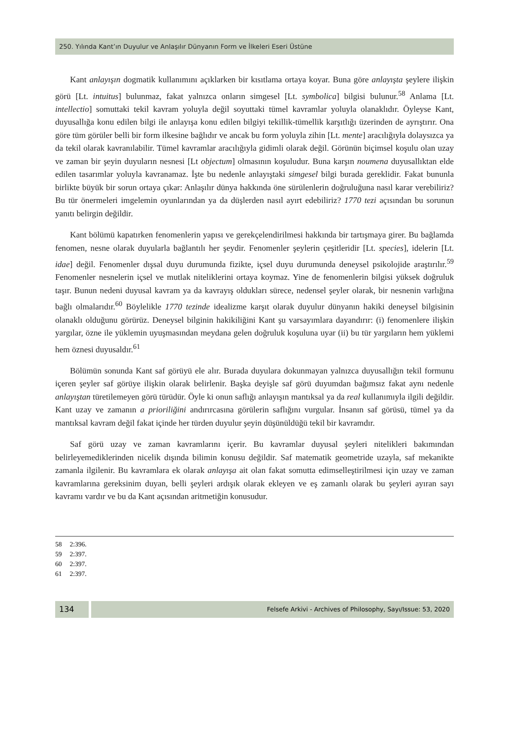250. Yılında Kant’ın Duyulur ve Anlaşılır Dünyanın Form ve İlkeleri Eseri Üstüne
Kant anlayışın dogmatik kullanımını açıklarken bir kısıtlama ortaya koyar. Buna göre anlayışta şeylere ilişkin görü [Lt. intuitus] bulunmaz, fakat yalnızca onların simgesel [Lt. symbolica] bilgisi bulunur.<sup>58</sup> Anlama [Lt. intellectio] somuttaki tekil kavram yoluyla değil soyuttaki tümel kavramlar yoluyla olanaklıdır. Öyleyse Kant, duyusallığa konu edilen bilgi ile anlayışa konu edilen bilgiyi tekillik-tümellik karşıtlığı üzerinden de ayrıştırır. Ona göre tüm görüler belli bir form ilkesine bağlıdır ve ancak bu form yoluyla zihin [Lt. mente] aracılığıyla dolaysızca ya da tekil olarak kavranılabilir. Tümel kavramlar aracılığıyla gidimli olarak değil. Görünün biçimsel koşulu olan uzay ve zaman bir şeyin duyuların nesnesi [Lt objectum] olmasının koşuludur. Buna karşın noumena duyusallıktan elde edilen tasarımlar yoluyla kavranamaz. İşte bu nedenle anlayıştaki simgesel bilgi burada gereklidir. Fakat bununla birlikte büyük bir sorun ortaya çıkar: Anlaşılır dünya hakkında öne sürülenlerin doğruluğuna nasıl karar verebiliriz? Bu tür önermeleri imgelemin oyunlarından ya da düşlerden nasıl ayırt edebiliriz? 1770 tezi açısından bu sorunun yanıtı belirgin değildir.
Kant bölümü kapatırken fenomenlerin yapısı ve gerekçelendirilmesi hakkında bir tartışmaya girer. Bu bağlamda fenomen, nesne olarak duyularla bağlantılı her şeydir. Fenomenler şeylerin çeşitleridir [Lt. species], idelerin [Lt. idae] değil. Fenomenler dışsal duyu durumunda fizikte, içsel duyu durumunda deneysel psikolojide araştırılır.<sup>59</sup> Fenomenler nesnelerin içsel ve mutlak niteliklerini ortaya koymaz. Yine de fenomenlerin bilgisi yüksek doğruluk taşır. Bunun nedeni duyusal kavram ya da kavrayış oldukları sürece, nedensel şeyler olarak, bir nesnenin varlığına bağlı olmalarıdır.<sup>60</sup> Böylelikle 1770 tezinde idealizme karşıt olarak duyulur dünyanın hakiki deneysel bilgisinin olanaklı olduğunu görürüz. Deneysel bilginin hakikiliğini Kant şu varsayımlara dayandırır: (i) fenomenlere ilişkin yargılar, özne ile yüklemin uyuşmasından meydana gelen doğruluk koşuluna uyar (ii) bu tür yargıların hem yüklemi hem öznesi duyusaldır.<sup>61</sup>
Bölümün sonunda Kant saf görüyü ele alır. Burada duyulara dokunmayan yalnızca duyusallığın tekil formunu içeren şeyler saf görüye ilişkin olarak belirlenir. Başka deyişle saf görü duyumdan bağımsız fakat aynı nedenle anlayıştan türetilemeyen görü türüdür. Öyle ki onun saflığı anlayışın mantıksal ya da real kullanımıyla ilgili değildir. Kant uzay ve zamanın a prioriliğini andırırcasına görülerin saflığını vurgular. İnsanın saf görüsü, tümel ya da mantıksal kavram değil fakat içinde her türden duyulur şeyin düşünüldüğü tekil bir kavramdır.
Saf görü uzay ve zaman kavramlarını içerir. Bu kavramlar duyusal şeyleri nitelikleri bakımından belirleyemediklerinden nicelik dışında bilimin konusu değildir. Saf matematik geometride uzayla, saf mekanikte zamanla ilgilenir. Bu kavramlara ek olarak anlayışa ait olan fakat somutta edimselleştirilmesi için uzay ve zaman kavramlarına gereksinim duyan, belli şeyleri ardışık olarak ekleyen ve eş zamanlı olarak bu şeyleri ayıran sayı kavramı vardır ve bu da Kant açısından aritmetiğin konusudur.
58 2:396.
59 2:397.
60 2:397.
61 2:397.
134
Felsefe Arkivi - Archives of Philosophy, Sayı/Issue: 53, 2020